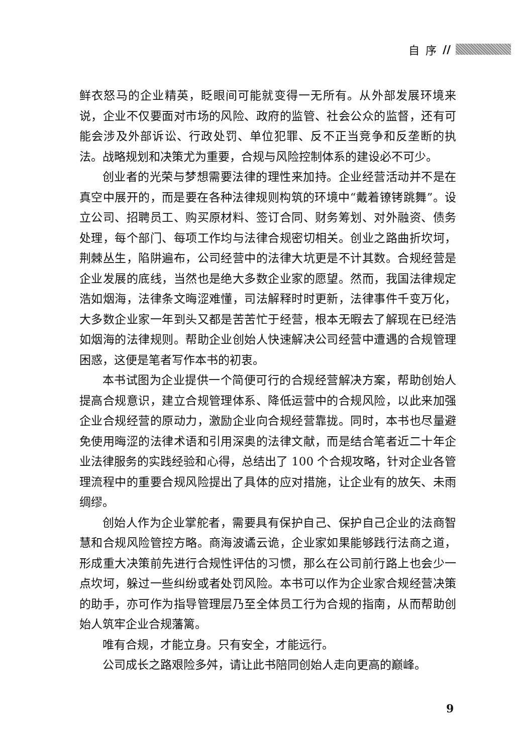自序 //
鲜衣怒马的企业精英，眨眼间可能就变得一无所有。从外部发展环境来说，企业不仅要面对市场的风险、政府的监管、社会公众的监督，还有可能会涉及外部诉讼、行政处罚、单位犯罪、反不正当竞争和反垄断的执法。战略规划和决策尤为重要，合规与风险控制体系的建设必不可少。
创业者的光荣与梦想需要法律的理性来加持。企业经营活动并不是在真空中展开的，而是要在各种法律规则构筑的环境中“戴着镣铐跳舞”。设立公司、招聘员工、购买原材料、签订合同、财务筹划、对外融资、债务处理，每个部门、每项工作均与法律合规密切相关。创业之路曲折坎坷，荆棘丛生，陷阱遍布，公司经营中的法律大坑更是不计其数。合规经营是企业发展的底线，当然也是绝大多数企业家的愿望。然而，我国法律规定浩如烟海，法律条文晦涩难懂，司法解释时时更新，法律事件千变万化，大多数企业家一年到头又都是苦苦忙于经营，根本无暇去了解现在已经浩如烟海的法律规则。帮助企业创始人快速解决公司经营中遭遇的合规管理困惑，这便是笔者写作本书的初衷。
本书试图为企业提供一个简便可行的合规经营解决方案，帮助创始人提高合规意识，建立合规管理体系、降低运营中的合规风险，以此来加强企业合规经营的原动力，激励企业向合规经营靠拢。同时，本书也尽量避免使用晦涩的法律术语和引用深奥的法律文献，而是结合笔者近二十年企业法律服务的实践经验和心得，总结出了 100 个合规攻略，针对企业各管理流程中的重要合规风险提出了具体的应对措施，让企业有的放矢、未雨绸缪。
创始人作为企业掌舵者，需要具有保护自己、保护自己企业的法商智慧和合规风险管控方略。商海波谲云诡，企业家如果能够践行法商之道，形成重大决策前先进行合规性评估的习惯，那么在公司前行路上也会少一点坎坷，躲过一些纠纷或者处罚风险。本书可以作为企业家合规经营决策的助手，亦可作为指导管理层乃至全体员工行为合规的指南，从而帮助创始人筑牢企业合规藩篱。
唯有合规，才能立身。只有安全，才能远行。
公司成长之路艰险多舛，请让此书陪同创始人走向更高的巅峰。
9